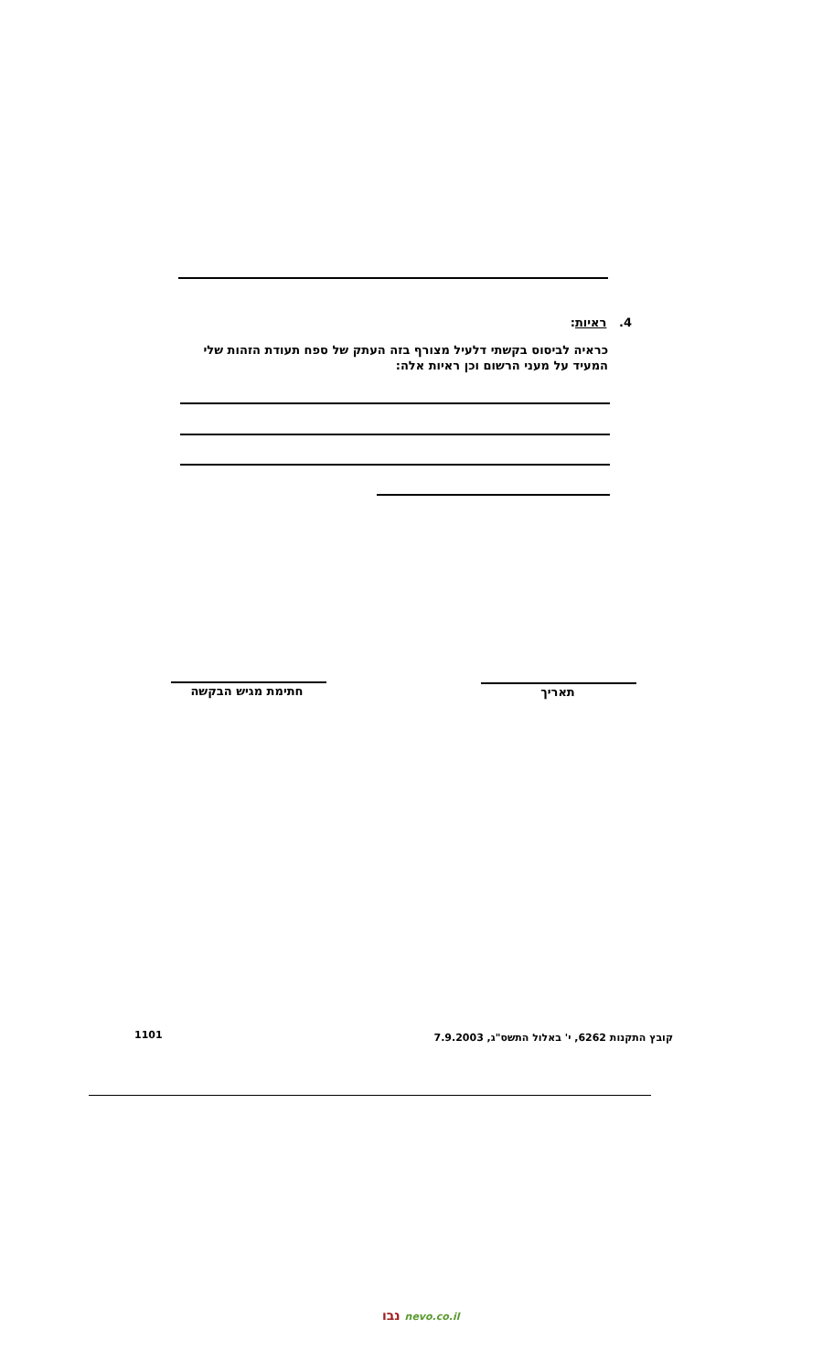4. ראיות:
כראיה לביסוס בקשתי דלעיל מצורף בזה העתק של ספח תעודת הזהות שלי
המעיד על מעני הרשום וכן ראיות אלה:
חתימת מגיש הבקשה תאריך
1101
קובץ התקנות 6262, י' באלול התשס"ג, 7.9.2003
נבו nevo.co.il